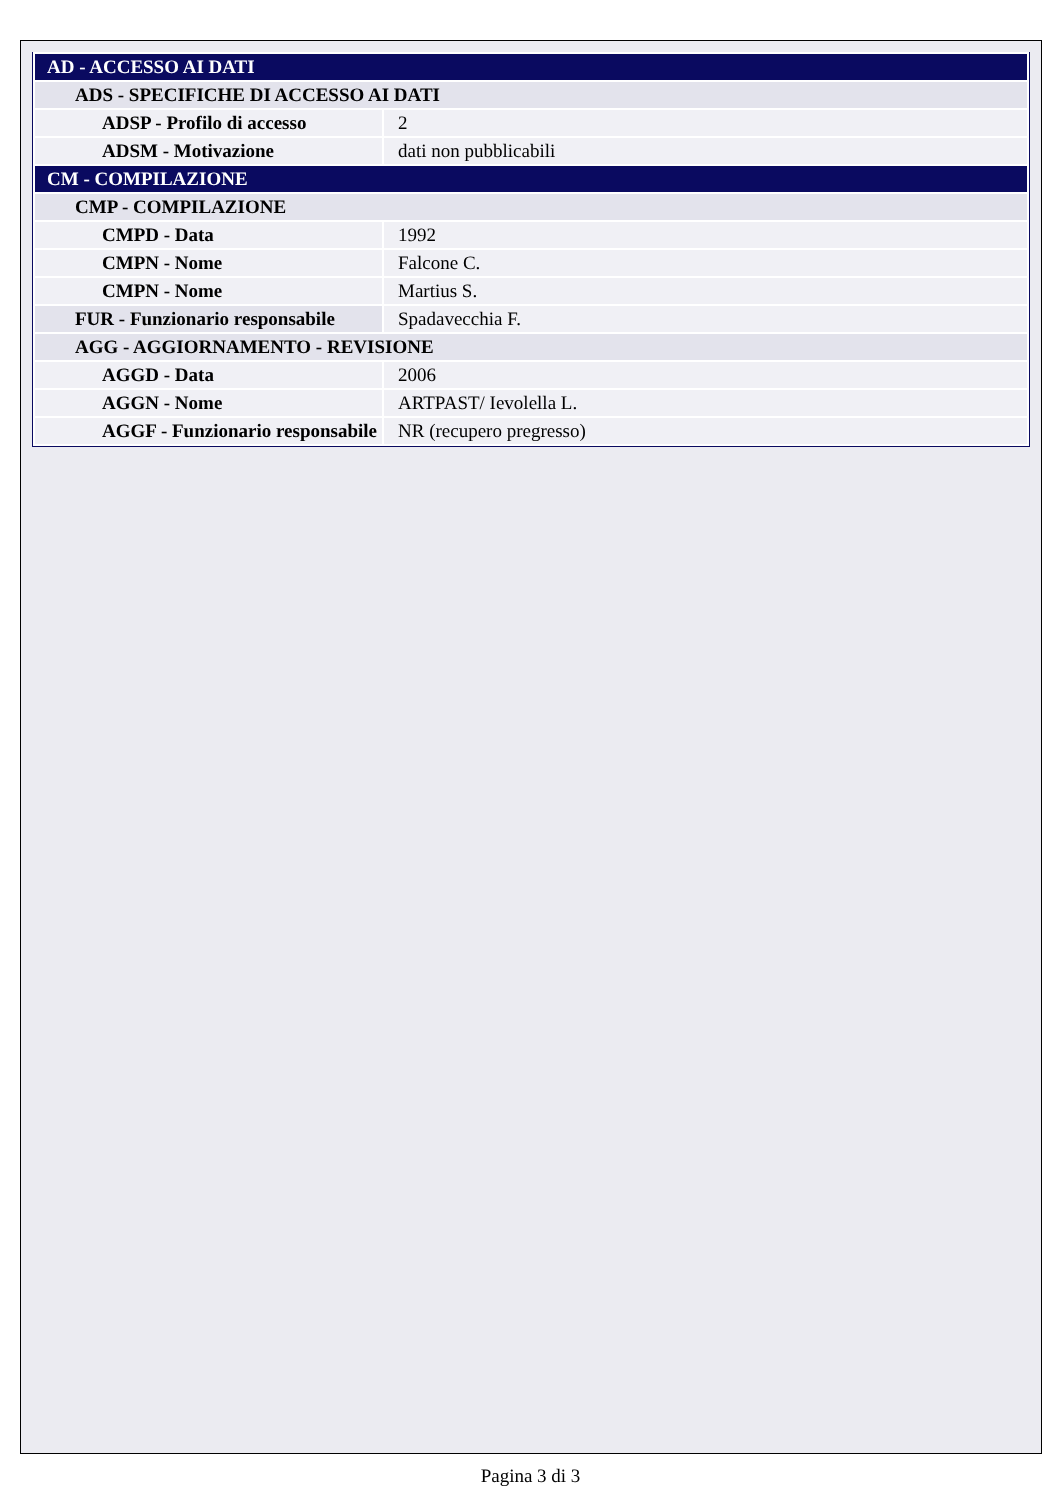| AD - ACCESSO AI DATI | |
| ADS - SPECIFICHE DI ACCESSO AI DATI | |
| ADSP - Profilo di accesso | 2 |
| ADSM - Motivazione | dati non pubblicabili |
| CM - COMPILAZIONE | |
| CMP - COMPILAZIONE | |
| CMPD - Data | 1992 |
| CMPN - Nome | Falcone C. |
| CMPN - Nome | Martius S. |
| FUR - Funzionario responsabile | Spadavecchia F. |
| AGG - AGGIORNAMENTO - REVISIONE | |
| AGGD - Data | 2006 |
| AGGN - Nome | ARTPAST/ Ievolella L. |
| AGGF - Funzionario responsabile | NR (recupero pregresso) |
Pagina 3 di 3